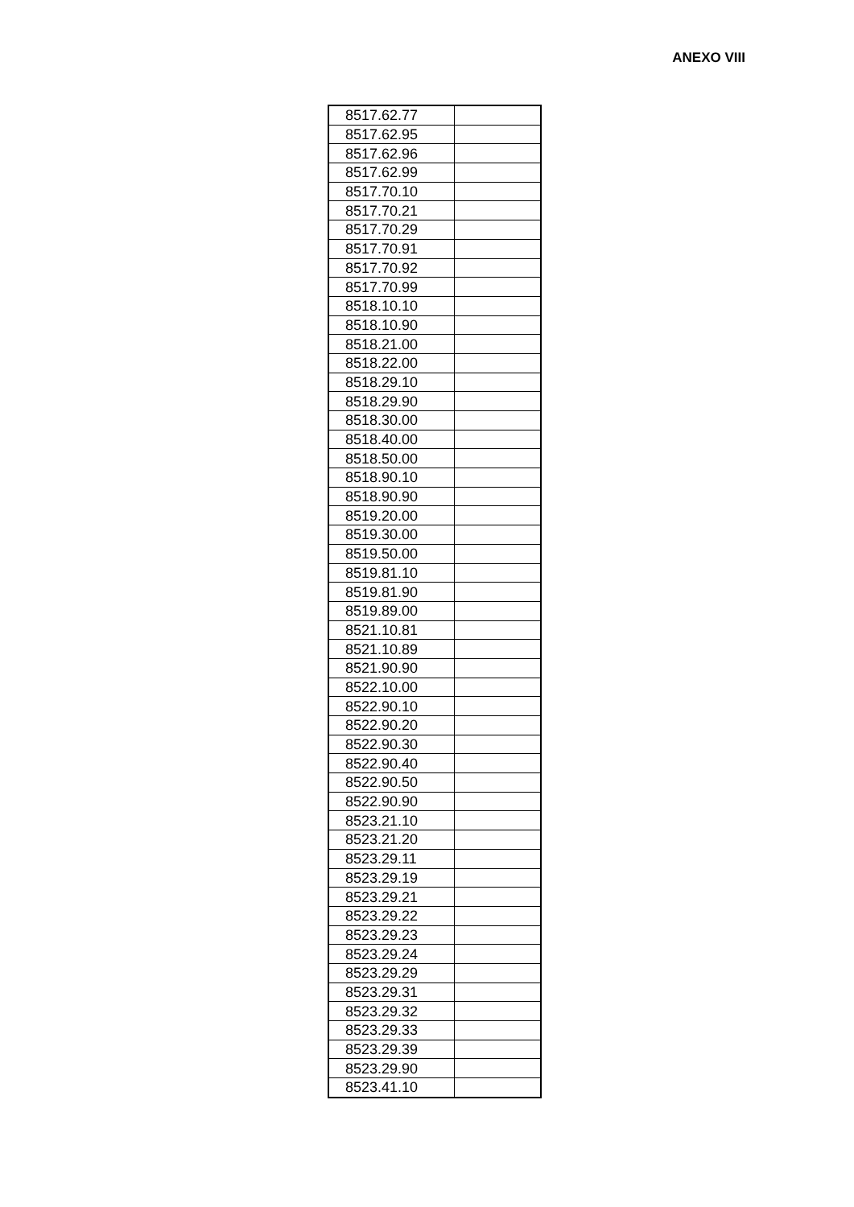ANEXO VIII
| 8517.62.77 | |
| 8517.62.95 | |
| 8517.62.96 | |
| 8517.62.99 | |
| 8517.70.10 | |
| 8517.70.21 | |
| 8517.70.29 | |
| 8517.70.91 | |
| 8517.70.92 | |
| 8517.70.99 | |
| 8518.10.10 | |
| 8518.10.90 | |
| 8518.21.00 | |
| 8518.22.00 | |
| 8518.29.10 | |
| 8518.29.90 | |
| 8518.30.00 | |
| 8518.40.00 | |
| 8518.50.00 | |
| 8518.90.10 | |
| 8518.90.90 | |
| 8519.20.00 | |
| 8519.30.00 | |
| 8519.50.00 | |
| 8519.81.10 | |
| 8519.81.90 | |
| 8519.89.00 | |
| 8521.10.81 | |
| 8521.10.89 | |
| 8521.90.90 | |
| 8522.10.00 | |
| 8522.90.10 | |
| 8522.90.20 | |
| 8522.90.30 | |
| 8522.90.40 | |
| 8522.90.50 | |
| 8522.90.90 | |
| 8523.21.10 | |
| 8523.21.20 | |
| 8523.29.11 | |
| 8523.29.19 | |
| 8523.29.21 | |
| 8523.29.22 | |
| 8523.29.23 | |
| 8523.29.24 | |
| 8523.29.29 | |
| 8523.29.31 | |
| 8523.29.32 | |
| 8523.29.33 | |
| 8523.29.39 | |
| 8523.29.90 | |
| 8523.41.10 | |